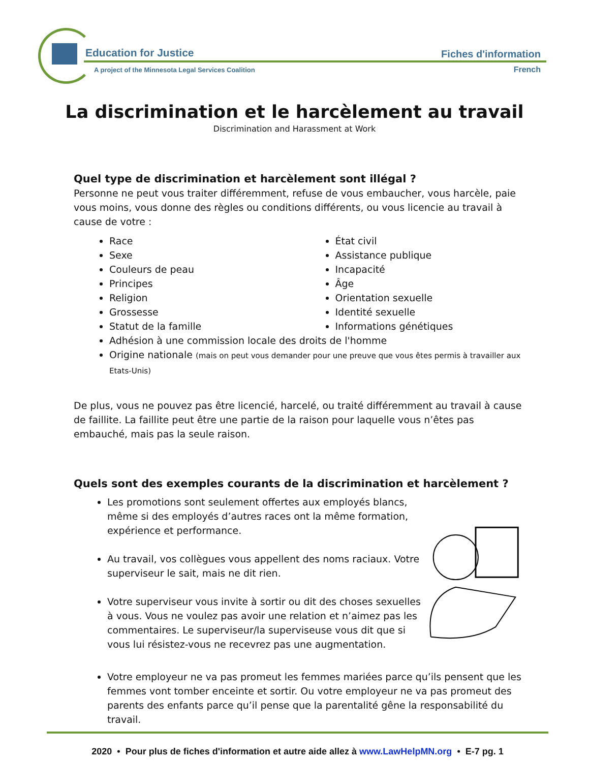Education for Justice
A project of the Minnesota Legal Services Coalition
Fiches d'information
French
La discrimination et le harcèlement au travail
Discrimination and Harassment at Work
Quel type de discrimination et harcèlement sont illégal ?
Personne ne peut vous traiter différemment, refuse de vous embaucher, vous harcèle, paie vous moins, vous donne des règles ou conditions différents, ou vous licencie au travail à cause de votre :
Race
Sexe
Couleurs de peau
Principes
Religion
Grossesse
Statut de la famille
État civil
Assistance publique
Incapacité
Âge
Orientation sexuelle
Identité sexuelle
Informations génétiques
Adhésion à une commission locale des droits de l'homme
Origine nationale (mais on peut vous demander pour une preuve que vous êtes permis à travailler aux Etats-Unis)
De plus, vous ne pouvez pas être licencié, harcelé, ou traité différemment au travail à cause de faillite. La faillite peut être une partie de la raison pour laquelle vous n’êtes pas embauché, mais pas la seule raison.
Quels sont des exemples courants de la discrimination et harcèlement ?
Les promotions sont seulement offertes aux employés blancs, même si des employés d’autres races ont la même formation, expérience et performance.
Au travail, vos collègues vous appellent des noms raciaux. Votre superviseur le sait, mais ne dit rien.
Votre superviseur vous invite à sortir ou dit des choses sexuelles à vous. Vous ne voulez pas avoir une relation et n’aimez pas les commentaires. Le superviseur/la superviseuse vous dit que si vous lui résistez-vous ne recevrez pas une augmentation.
Votre employeur ne va pas promeut les femmes mariées parce qu’ils pensent que les femmes vont tomber enceinte et sortir. Ou votre employeur ne va pas promeut des parents des enfants parce qu’il pense que la parentalité gêne la responsabilité du travail.
2020 • Pour plus de fiches d'information et autre aide allez à www.LawHelpMN.org • E-7 pg. 1